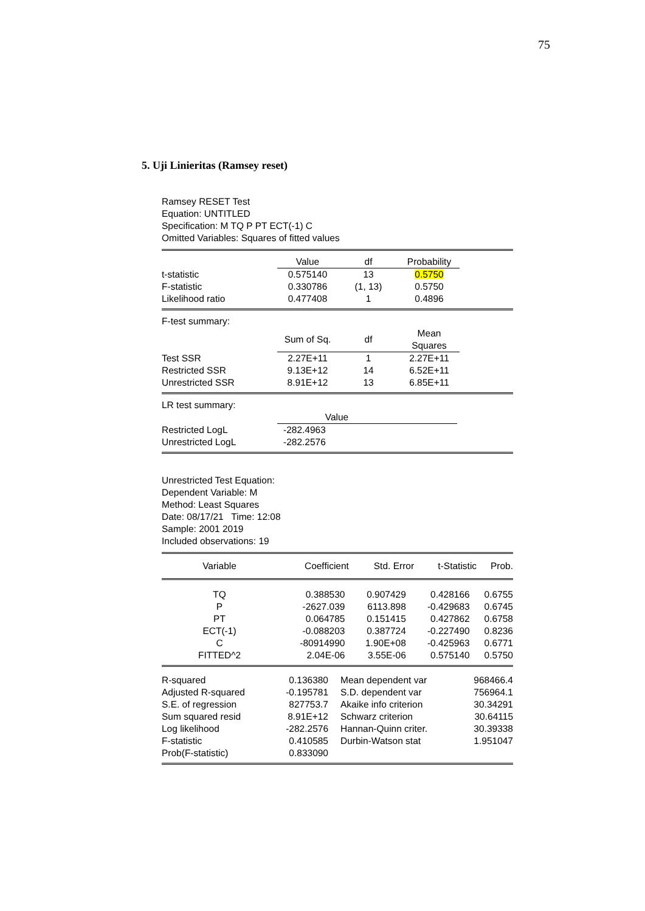75
5. Uji Linieritas (Ramsey reset)
Ramsey RESET Test
Equation: UNTITLED
Specification: M TQ P PT ECT(-1) C
Omitted Variables: Squares of fitted values
| | Value | df | Probability | |
| t-statistic | 0.575140 | 13 | 0.5750 | |
| F-statistic | 0.330786 | (1, 13) | 0.5750 | |
| Likelihood ratio | 0.477408 | 1 | 0.4896 | |
F-test summary:
| | Sum of Sq. | df | Mean Squares | |
| Test SSR | 2.27E+11 | 1 | 2.27E+11 | |
| Restricted SSR | 9.13E+12 | 14 | 6.52E+11 | |
| Unrestricted SSR | 8.91E+12 | 13 | 6.85E+11 | |
LR test summary:
| | Value | |
| Restricted LogL | -282.4963 | |
| Unrestricted LogL | -282.2576 | |
Unrestricted Test Equation:
Dependent Variable: M
Method: Least Squares
Date: 08/17/21 Time: 12:08
Sample: 2001 2019
Included observations: 19
| Variable | Coefficient | Std. Error | t-Statistic | Prob. |
| --- | --- | --- | --- | --- |
| TQ | 0.388530 | 0.907429 | 0.428166 | 0.6755 |
| P | -2627.039 | 6113.898 | -0.429683 | 0.6745 |
| PT | 0.064785 | 0.151415 | 0.427862 | 0.6758 |
| ECT(-1) | -0.088203 | 0.387724 | -0.227490 | 0.8236 |
| C | -80914990 | 1.90E+08 | -0.425963 | 0.6771 |
| FITTED^2 | 2.04E-06 | 3.55E-06 | 0.575140 | 0.5750 |
| R-squared | 0.136380 | Mean dependent var | 968466.4 |
| Adjusted R-squared | -0.195781 | S.D. dependent var | 756964.1 |
| S.E. of regression | 827753.7 | Akaike info criterion | 30.34291 |
| Sum squared resid | 8.91E+12 | Schwarz criterion | 30.64115 |
| Log likelihood | -282.2576 | Hannan-Quinn criter. | 30.39338 |
| F-statistic | 0.410585 | Durbin-Watson stat | 1.951047 |
| Prob(F-statistic) | 0.833090 | | |